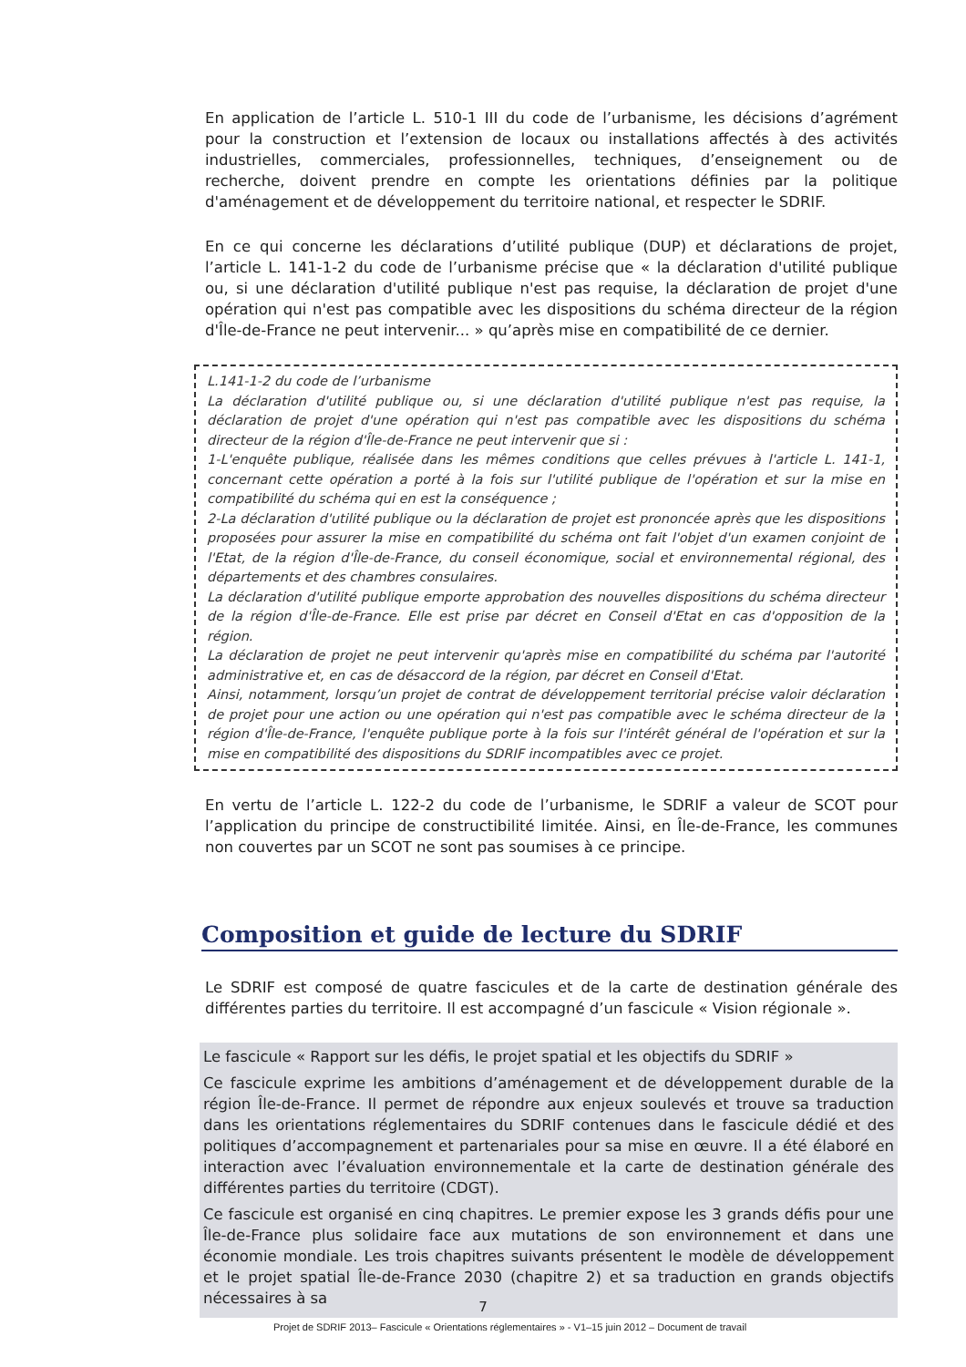En application de l’article L. 510-1 III du code de l’urbanisme, les décisions d’agrément pour la construction et l’extension de locaux ou installations affectés à des activités industrielles, commerciales, professionnelles, techniques, d’enseignement ou de recherche, doivent prendre en compte les orientations définies par la politique d'aménagement et de développement du territoire national, et respecter le SDRIF.
En ce qui concerne les déclarations d’utilité publique (DUP) et déclarations de projet, l’article L. 141-1-2 du code de l’urbanisme précise que « la déclaration d'utilité publique ou, si une déclaration d'utilité publique n'est pas requise, la déclaration de projet d'une opération qui n'est pas compatible avec les dispositions du schéma directeur de la région d'Île-de-France ne peut intervenir... » qu’après mise en compatibilité de ce dernier.
L.141-1-2 du code de l’urbanisme
La déclaration d'utilité publique ou, si une déclaration d'utilité publique n'est pas requise, la déclaration de projet d'une opération qui n'est pas compatible avec les dispositions du schéma directeur de la région d'Île-de-France ne peut intervenir que si :
1-L'enquête publique, réalisée dans les mêmes conditions que celles prévues à l'article L. 141-1, concernant cette opération a porté à la fois sur l'utilité publique de l'opération et sur la mise en compatibilité du schéma qui en est la conséquence ;
2-La déclaration d'utilité publique ou la déclaration de projet est prononcée après que les dispositions proposées pour assurer la mise en compatibilité du schéma ont fait l'objet d'un examen conjoint de l'Etat, de la région d'Île-de-France, du conseil économique, social et environnemental régional, des départements et des chambres consulaires.
La déclaration d'utilité publique emporte approbation des nouvelles dispositions du schéma directeur de la région d'Île-de-France. Elle est prise par décret en Conseil d'Etat en cas d'opposition de la région.
La déclaration de projet ne peut intervenir qu'après mise en compatibilité du schéma par l'autorité administrative et, en cas de désaccord de la région, par décret en Conseil d'Etat.
Ainsi, notamment, lorsqu’un projet de contrat de développement territorial précise valoir déclaration de projet pour une action ou une opération qui n'est pas compatible avec le schéma directeur de la région d'Île-de-France, l'enquête publique porte à la fois sur l'intérêt général de l'opération et sur la mise en compatibilité des dispositions du SDRIF incompatibles avec ce projet.
En vertu de l’article L. 122-2 du code de l’urbanisme, le SDRIF a valeur de SCOT pour l’application du principe de constructibilité limitée. Ainsi, en Île-de-France, les communes non couvertes par un SCOT ne sont pas soumises à ce principe.
Composition et guide de lecture du SDRIF
Le SDRIF est composé de quatre fascicules et de la carte de destination générale des différentes parties du territoire. Il est accompagné d’un fascicule « Vision régionale ».
Le fascicule « Rapport sur les défis, le projet spatial et les objectifs du SDRIF »
Ce fascicule exprime les ambitions d’aménagement et de développement durable de la région Île-de-France. Il permet de répondre aux enjeux soulevés et trouve sa traduction dans les orientations réglementaires du SDRIF contenues dans le fascicule dédié et des politiques d’accompagnement et partenariales pour sa mise en œuvre. Il a été élaboré en interaction avec l’évaluation environnementale et la carte de destination générale des différentes parties du territoire (CDGT).
Ce fascicule est organisé en cinq chapitres. Le premier expose les 3 grands défis pour une Île-de-France plus solidaire face aux mutations de son environnement et dans une économie mondiale. Les trois chapitres suivants présentent le modèle de développement et le projet spatial Île-de-France 2030 (chapitre 2) et sa traduction en grands objectifs nécessaires à sa
7
Projet de SDRIF 2013– Fascicule « Orientations réglementaires » - V1–15 juin 2012 – Document de travail